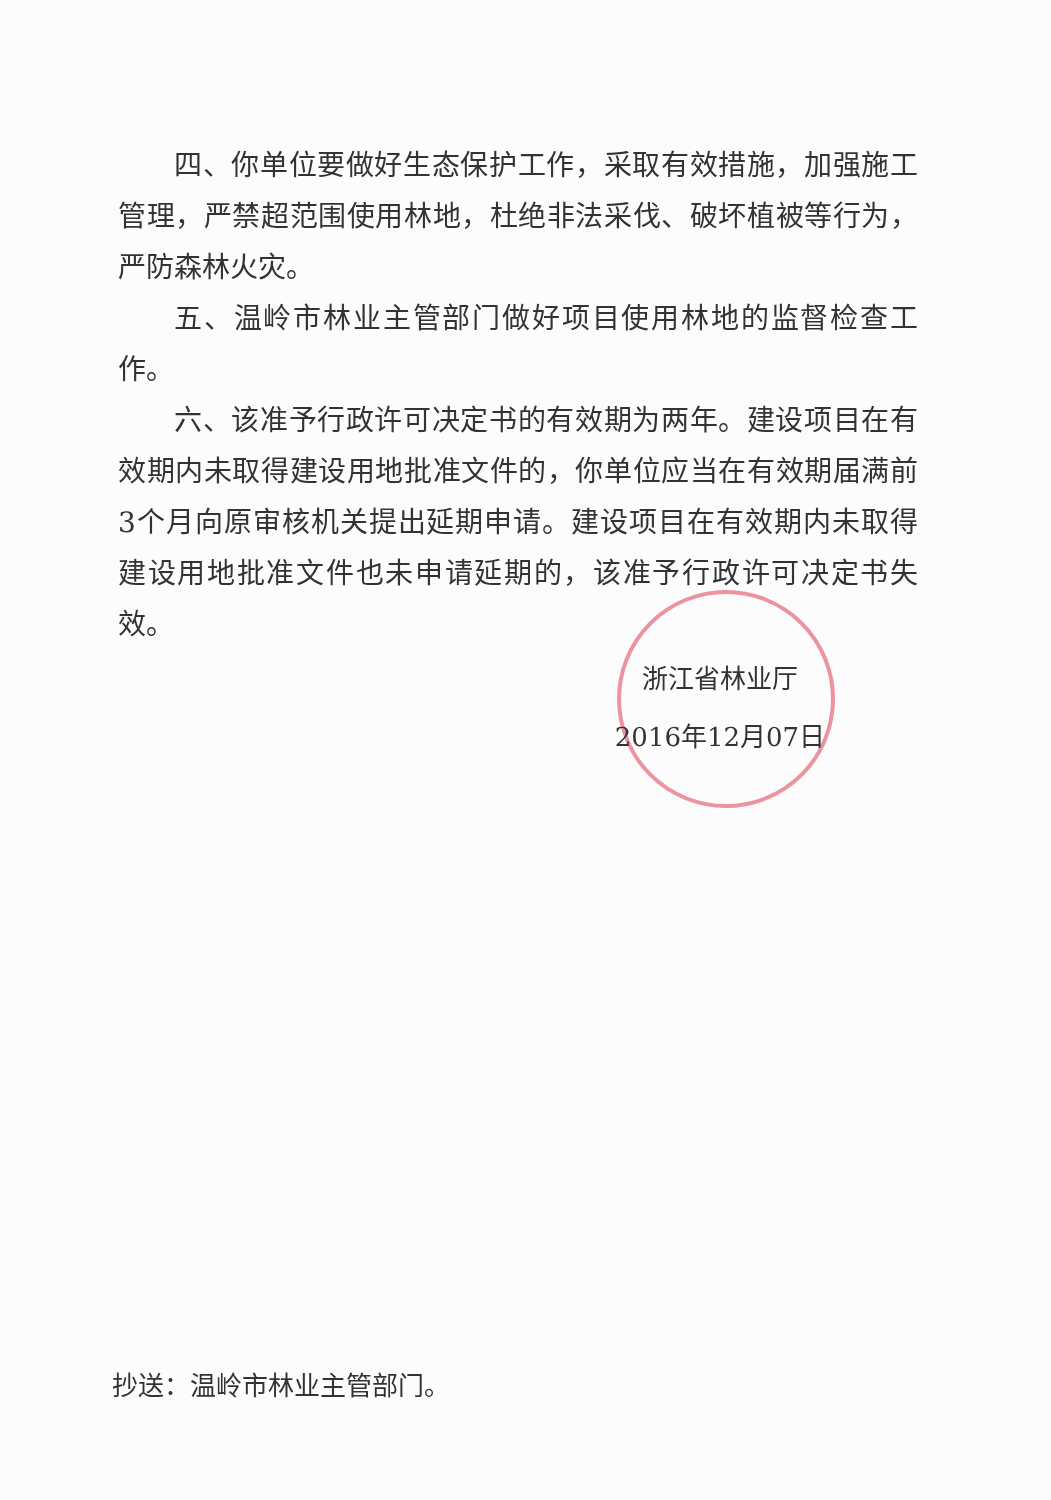四、你单位要做好生态保护工作，采取有效措施，加强施工管理，严禁超范围使用林地，杜绝非法采伐、破坏植被等行为，严防森林火灾。
五、温岭市林业主管部门做好项目使用林地的监督检查工作。
六、该准予行政许可决定书的有效期为两年。建设项目在有效期内未取得建设用地批准文件的，你单位应当在有效期届满前3个月向原审核机关提出延期申请。建设项目在有效期内未取得建设用地批准文件也未申请延期的，该准予行政许可决定书失效。
浙江省林业厅
2016年12月07日
抄送：温岭市林业主管部门。